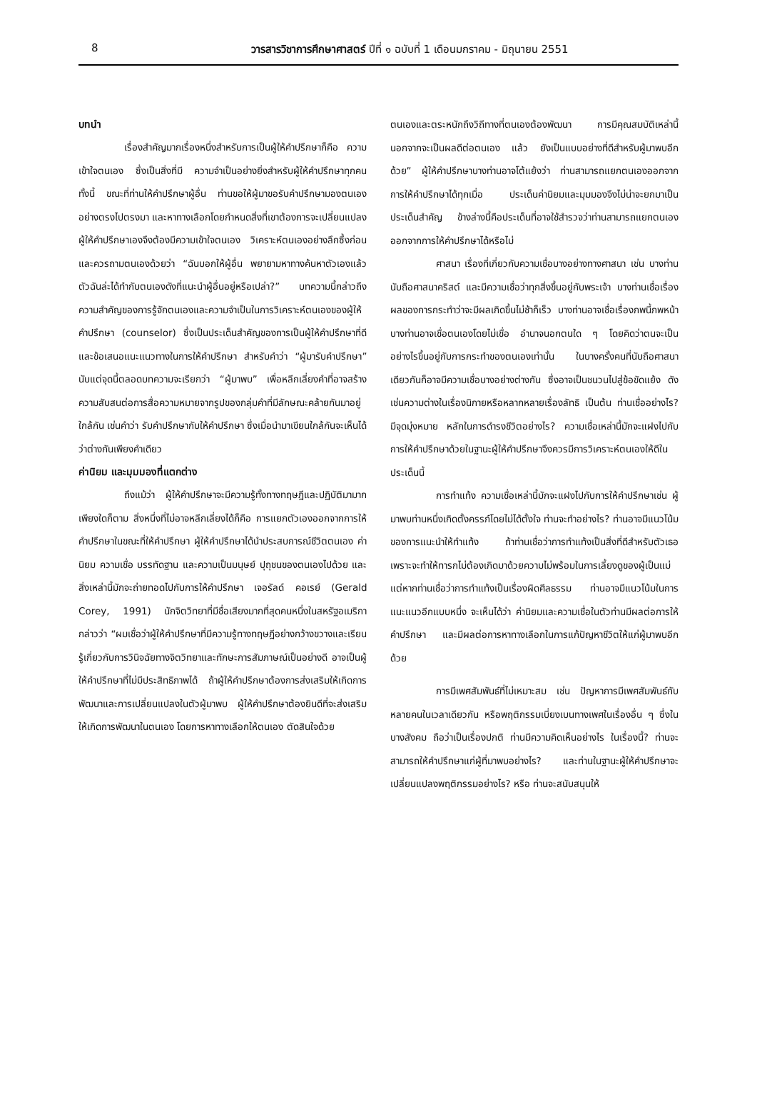8 วารสารวิชาการศึกษาศาสตร์ ปีที่ ๑ ฉบับที่ 1 เดือนมกราคม - มิถุนายน 2551
บทนำ
เรื่องสำคัญมากเรื่องหนึ่งสำหรับการเป็นผู้ให้คำปรึกษาก็คือ ความเข้าใจตนเอง ซึ่งเป็นสิ่งที่มี ความจำเป็นอย่างยิ่งสำหรับผู้ให้คำปรึกษาทุกคน ทั้งนี้ ขณะที่ท่านให้คำปรึกษาผู้อื่น ท่านขอให้ผู้มาขอรับคำปรึกษามองตนเองอย่างตรงไปตรงมา และหาทางเลือกโดยกำหนดสิ่งที่เขาต้องการจะเปลี่ยนแปลง ผู้ให้คำปรึกษาเองจึงต้องมีความเข้าใจตนเอง วิเคราะห์ตนเองอย่างลึกซึ้งก่อน และควรถามตนเองด้วยว่า “ฉันบอกให้ผู้อื่น พยายามหาทางค้นหาตัวเองแล้วตัวฉันล่ะได้ทำกับตนเองดังที่แนะนำผู้อื่นอยู่หรือเปล่า?” บทความนี้กล่าวถึง ความสำคัญของการรู้จักตนเองและความจำเป็นในการวิเคราะห์ตนเองของผู้ให้คำปรึกษา (counselor) ซึ่งเป็นประเด็นสำคัญของการเป็นผู้ให้คำปรึกษาที่ดี และข้อเสนอแนะแนวทางในการให้คำปรึกษา สำหรับคำว่า “ผู้มารับคำปรึกษา” นับแต่จุดนี้ตลอดบทความจะเรียกว่า “ผู้มาพบ” เพื่อหลีกเลี่ยงคำที่อาจสร้างความสับสนต่อการสื่อความหมายจากรูปของกลุ่มคำที่มีลักษณะคล้ายกันมาอยู่ใกล้กัน เช่นคำว่า รับคำปรึกษากับให้คำปรึกษา ซึ่งเมื่อนำมาเขียนใกล้กันจะเห็นได้ว่าต่างกันเพียงคำเดียว
ค่านิยม และมุมมองที่แตกต่าง
ถึงแม้ว่า ผู้ให้คำปรึกษาจะมีความรู้ทั้งทางทฤษฎีและปฏิบัติมามากเพียงใดก็ตาม สิ่งหนึ่งที่ไม่อาจหลีกเลี่ยงได้ก็คือ การแยกตัวเองออกจากการให้คำปรึกษาในขณะที่ให้คำปรึกษา ผู้ให้คำปรึกษาได้นำประสบการณ์ชีวิตตนเอง ค่านิยม ความเชื่อ บรรทัดฐาน และความเป็นมนุษย์ ปุถุชนของตนเองไปด้วย และสิ่งเหล่านี้มักจะถ่ายทอดไปกับการให้คำปรึกษา เจอรัลด์ คอเรย์ (Gerald Corey, 1991) นักจิตวิทยาที่มีชื่อเสียงมากที่สุดคนหนึ่งในสหรัฐอเมริกา กล่าวว่า “ผมเชื่อว่าผู้ให้คำปรึกษาที่มีความรู้ทางทฤษฎีอย่างกว้างขวางและเรียนรู้เกี่ยวกับการวินิจฉัยทางจิตวิทยาและทักษะการสัมภาษณ์เป็นอย่างดี อาจเป็นผู้ให้คำปรึกษาที่ไม่มีประสิทธิภาพได้ ถ้าผู้ให้คำปรึกษาต้องการส่งเสริมให้เกิดการพัฒนาและการเปลี่ยนแปลงในตัวผู้มาพบ ผู้ให้คำปรึกษาต้องยินดีที่จะส่งเสริมให้เกิดการพัฒนาในตนเอง โดยการหาทางเลือกให้ตนเอง ตัดสินใจด้วย
ตนเองและตระหนักถึงวิถีทางที่ตนเองต้องพัฒนา การมีคุณสมบัติเหล่านี้นอกจากจะเป็นผลดีต่อตนเอง แล้ว ยังเป็นแบบอย่างที่ดีสำหรับผู้มาพบอีกด้วย” ผู้ให้คำปรึกษาบางท่านอาจโต้แย้งว่า ท่านสามารถแยกตนเองออกจากการให้คำปรึกษาได้ทุกเมื่อ ประเด็นค่านิยมและมุมมองจึงไม่น่าจะยกมาเป็นประเด็นสำคัญ ข้างล่างนี้คือประเด็นที่อาจใช้สำรวจว่าท่านสามารถแยกตนเองออกจากการให้คำปรึกษาได้หรือไม่
ศาสนา เรื่องที่เกี่ยวกับความเชื่อบางอย่างทางศาสนา เช่น บางท่านนับถือศาสนาคริสต์ และมีความเชื่อว่าทุกสิ่งขึ้นอยู่กับพระเจ้า บางท่านเชื่อเรื่องผลของการกระทำว่าจะมีผลเกิดขึ้นไม่ช้าก็เร็ว บางท่านอาจเชื่อเรื่องภพนี้ภพหน้า บางท่านอาจเชื่อตนเองโดยไม่เชื่อ อำนาจนอกตนใด ๆ โดยคิดว่าตนจะเป็นอย่างไรขึ้นอยู่กับการกระทำของตนเองเท่านั้น ในบางครั้งคนที่นับถือศาสนาเดียวกันก็อาจมีความเชื่อบางอย่างต่างกัน ซึ่งอาจเป็นชนวนไปสู่ข้อขัดแย้ง ดังเช่นความต่างในเรื่องนิกายหรือหลากหลายเรื่องลัทธิ เป็นต้น ท่านเชื่ออย่างไร? มีจุดมุ่งหมาย หลักในการดำรงชีวิตอย่างไร? ความเชื่อเหล่านี้มักจะแฝงไปกับการให้คำปรึกษาด้วยในฐานะผู้ให้คำปรึกษาจึงควรมีการวิเคราะห์ตนเองให้ดีในประเด็นนี้
การทำแท้ง ความเชื่อเหล่านี้มักจะแฝงไปกับการให้คำปรึกษาเช่น ผู้มาพบท่านหนึ่งเกิดตั้งครรภ์โดยไม่ได้ตั้งใจ ท่านจะทำอย่างไร? ท่านอาจมีแนวโน้มของการแนะนำให้ทำแท้ง ถ้าท่านเชื่อว่าการทำแท้งเป็นสิ่งที่ดีสำหรับตัวเธอ เพราะจะทำให้ทารกไม่ต้องเกิดมาด้วยความไม่พร้อมในการเลี้ยงดูของผู้เป็นแม่ แต่หากท่านเชื่อว่าการทำแท้งเป็นเรื่องผิดศีลธรรม ท่านอาจมีแนวโน้มในการแนะแนวอีกแบบหนึ่ง จะเห็นได้ว่า ค่านิยมและความเชื่อในตัวท่านมีผลต่อการให้คำปรึกษา และมีผลต่อการหาทางเลือกในการแก้ปัญหาชีวิตให้แก่ผู้มาพบอีกด้วย
การมีเพศสัมพันธ์ที่ไม่เหมาะสม เช่น ปัญหาการมีเพศสัมพันธ์กับหลายคนในเวลาเดียวกัน หรือพฤติกรรมเบี่ยงเบนทางเพศในเรื่องอื่น ๆ ซึ่งในบางสังคม ถือว่าเป็นเรื่องปกติ ท่านมีความคิดเห็นอย่างไร ในเรื่องนี้? ท่านจะสามารถให้คำปรึกษาแก่ผู้ที่มาพบอย่างไร? และท่านในฐานะผู้ให้คำปรึกษาจะเปลี่ยนแปลงพฤติกรรมอย่างไร? หรือ ท่านจะสนับสนุนให้